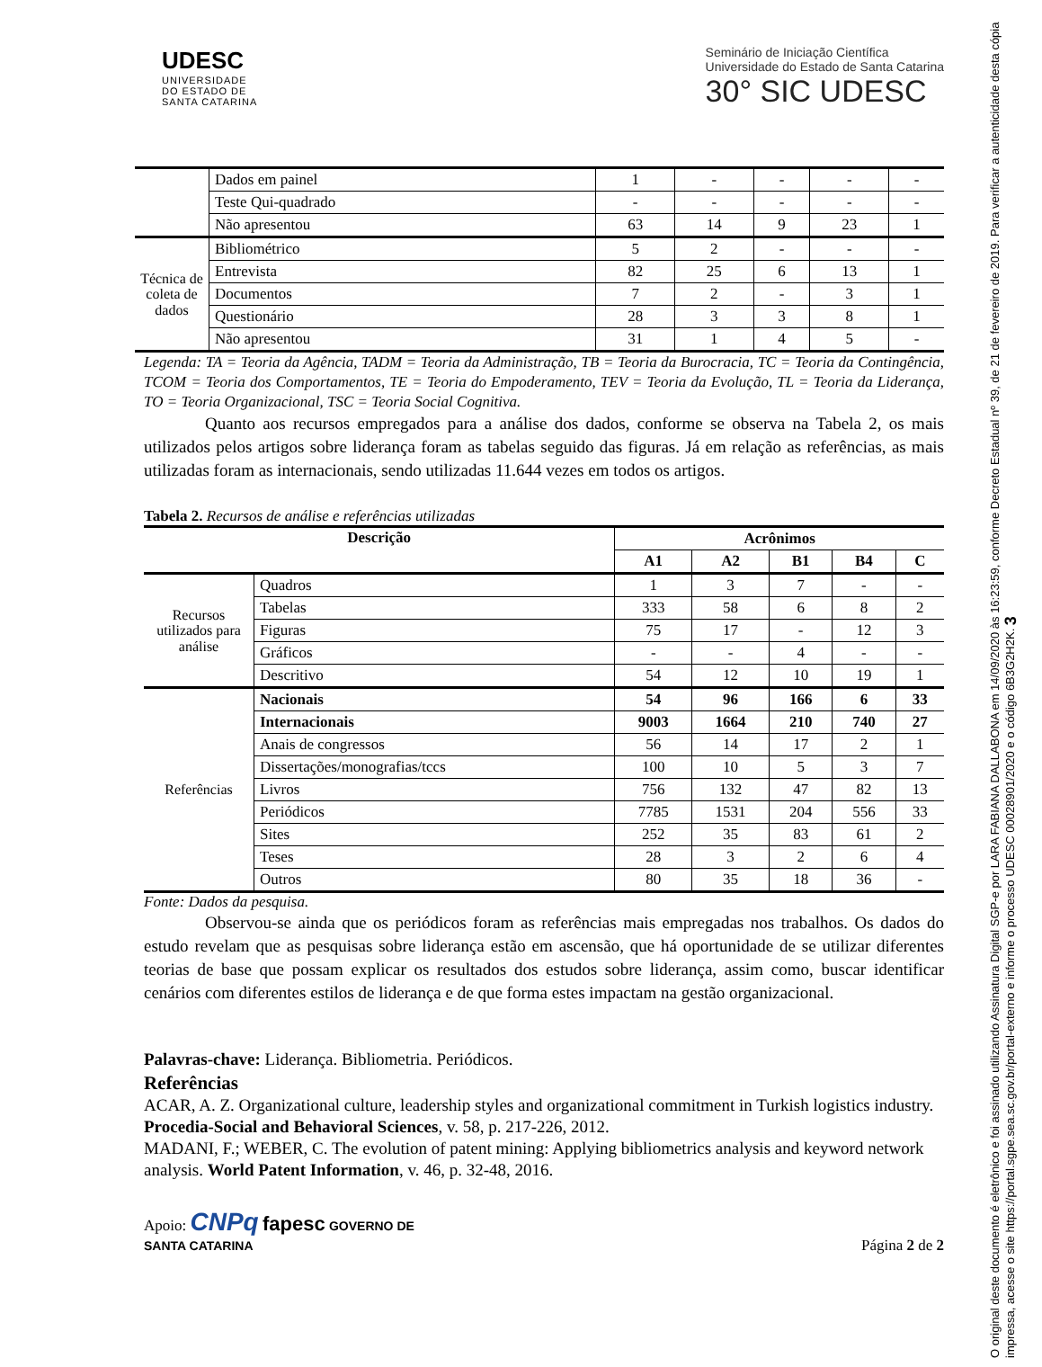UDESC
UNIVERSIDADE
DO ESTADO DE
SANTA CATARINA
Seminário de Iniciação Científica
Universidade do Estado de Santa Catarina
30° SIC UDESC
| | Dados em painel | 1 | - | - | - | - |
| | Teste Qui-quadrado | - | - | - | - | - |
| | Não apresentou | 63 | 14 | 9 | 23 | 1 |
| Técnica de coleta de dados | Bibliométrico | 5 | 2 | - | - | - |
| | Entrevista | 82 | 25 | 6 | 13 | 1 |
| | Documentos | 7 | 2 | - | 3 | 1 |
| | Questionário | 28 | 3 | 3 | 8 | 1 |
| | Não apresentou | 31 | 1 | 4 | 5 | - |
Legenda: TA = Teoria da Agência, TADM = Teoria da Administração, TB = Teoria da Burocracia, TC = Teoria da Contingência, TCOM = Teoria dos Comportamentos, TE = Teoria do Empoderamento, TEV = Teoria da Evolução, TL = Teoria da Liderança, TO = Teoria Organizacional, TSC = Teoria Social Cognitiva.
Quanto aos recursos empregados para a análise dos dados, conforme se observa na Tabela 2, os mais utilizados pelos artigos sobre liderança foram as tabelas seguido das figuras. Já em relação as referências, as mais utilizadas foram as internacionais, sendo utilizadas 11.644 vezes em todos os artigos.
Tabela 2. Recursos de análise e referências utilizadas
| Descrição | | Acrônimos | | | | |
| --- | --- | --- | --- | --- | --- | --- |
| | | A1 | A2 | B1 | B4 | C |
| Recursos utilizados para análise | Quadros | 1 | 3 | 7 | - | - |
| | Tabelas | 333 | 58 | 6 | 8 | 2 |
| | Figuras | 75 | 17 | - | 12 | 3 |
| | Gráficos | - | - | 4 | - | - |
| | Descritivo | 54 | 12 | 10 | 19 | 1 |
| Referências | Nacionais | 54 | 96 | 166 | 6 | 33 |
| | Internacionais | 9003 | 1664 | 210 | 740 | 27 |
| | Anais de congressos | 56 | 14 | 17 | 2 | 1 |
| | Dissertações/monografias/tccs | 100 | 10 | 5 | 3 | 7 |
| | Livros | 756 | 132 | 47 | 82 | 13 |
| | Periódicos | 7785 | 1531 | 204 | 556 | 33 |
| | Sites | 252 | 35 | 83 | 61 | 2 |
| | Teses | 28 | 3 | 2 | 6 | 4 |
| | Outros | 80 | 35 | 18 | 36 | - |
Fonte: Dados da pesquisa.
Observou-se ainda que os periódicos foram as referências mais empregadas nos trabalhos. Os dados do estudo revelam que as pesquisas sobre liderança estão em ascensão, que há oportunidade de se utilizar diferentes teorias de base que possam explicar os resultados dos estudos sobre liderança, assim como, buscar identificar cenários com diferentes estilos de liderança e de que forma estes impactam na gestão organizacional.
Palavras-chave: Liderança. Bibliometria. Periódicos.
Referências
ACAR, A. Z. Organizational culture, leadership styles and organizational commitment in Turkish logistics industry. Procedia-Social and Behavioral Sciences, v. 58, p. 217-226, 2012.
MADANI, F.; WEBER, C. The evolution of patent mining: Applying bibliometrics analysis and keyword network analysis. World Patent Information, v. 46, p. 32-48, 2016.
Apoio: CNPq fapesc GOVERNO DE
SANTA CATARINA Página 2 de 2
O original deste documento é eletrônico e foi assinado utilizando Assinatura Digital SGP-e por LARA FABIANA DALLABONA em 14/09/2020 às 16:23:59, conforme Decreto Estadual nº 39, de 21 de fevereiro de 2019. Para verificar a autenticidade desta cópia impressa, acesse o site https://portal.sgpe.sea.sc.gov.br/portal-externo e informe o processo UDESC 00028901/2020 e o código 6B3G2H2K. 3